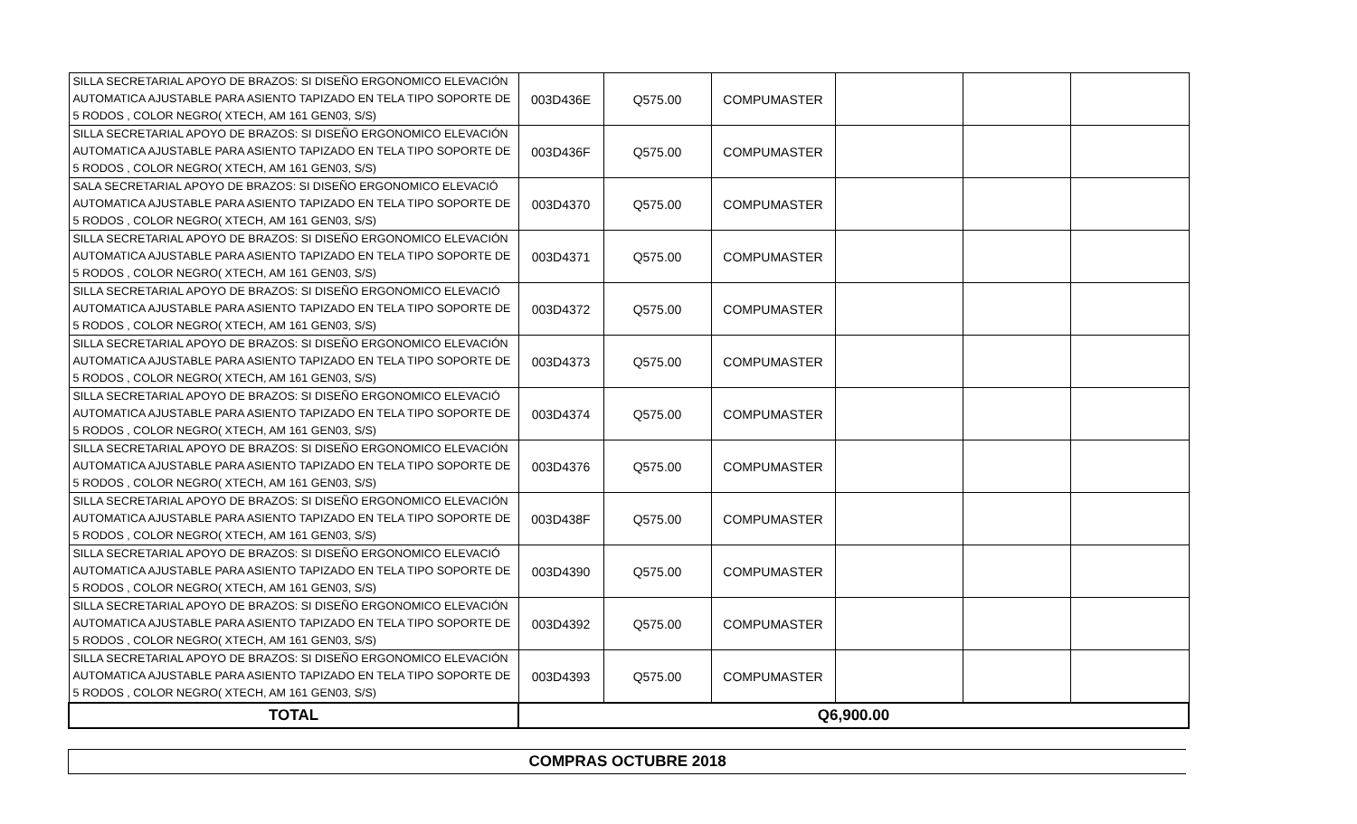| SILLA SECRETARIAL APOYO DE BRAZOS: SI DISEÑO ERGONOMICO ELEVACIÓN AUTOMATICA AJUSTABLE PARA ASIENTO TAPIZADO EN TELA TIPO SOPORTE DE 5 RODOS , COLOR NEGRO( XTECH, AM 161 GEN03, S/S) | 003D436E | Q575.00 | COMPUMASTER | | | |
| SILLA SECRETARIAL APOYO DE BRAZOS: SI DISEÑO ERGONOMICO ELEVACIÓN AUTOMATICA AJUSTABLE PARA ASIENTO TAPIZADO EN TELA TIPO SOPORTE DE 5 RODOS , COLOR NEGRO( XTECH, AM 161 GEN03, S/S) | 003D436F | Q575.00 | COMPUMASTER | | | |
| SALA SECRETARIAL APOYO DE BRAZOS: SI DISEÑO ERGONOMICO ELEVACIÓ AUTOMATICA AJUSTABLE PARA ASIENTO TAPIZADO EN TELA TIPO SOPORTE DE 5 RODOS , COLOR NEGRO( XTECH, AM 161 GEN03, S/S) | 003D4370 | Q575.00 | COMPUMASTER | | | |
| SILLA SECRETARIAL APOYO DE BRAZOS: SI DISEÑO ERGONOMICO ELEVACIÓN AUTOMATICA AJUSTABLE PARA ASIENTO TAPIZADO EN TELA TIPO SOPORTE DE 5 RODOS , COLOR NEGRO( XTECH, AM 161 GEN03, S/S) | 003D4371 | Q575.00 | COMPUMASTER | | | |
| SILLA SECRETARIAL APOYO DE BRAZOS: SI DISEÑO ERGONOMICO ELEVACIÓ AUTOMATICA AJUSTABLE PARA ASIENTO TAPIZADO EN TELA TIPO SOPORTE DE 5 RODOS , COLOR NEGRO( XTECH, AM 161 GEN03, S/S) | 003D4372 | Q575.00 | COMPUMASTER | | | |
| SILLA SECRETARIAL APOYO DE BRAZOS: SI DISEÑO ERGONOMICO ELEVACIÓN AUTOMATICA AJUSTABLE PARA ASIENTO TAPIZADO EN TELA TIPO SOPORTE DE 5 RODOS , COLOR NEGRO( XTECH, AM 161 GEN03, S/S) | 003D4373 | Q575.00 | COMPUMASTER | | | |
| SILLA SECRETARIAL APOYO DE BRAZOS: SI DISEÑO ERGONOMICO ELEVACIÓ AUTOMATICA AJUSTABLE PARA ASIENTO TAPIZADO EN TELA TIPO SOPORTE DE 5 RODOS , COLOR NEGRO( XTECH, AM 161 GEN03, S/S) | 003D4374 | Q575.00 | COMPUMASTER | | | |
| SILLA SECRETARIAL APOYO DE BRAZOS: SI DISEÑO ERGONOMICO ELEVACIÓN AUTOMATICA AJUSTABLE PARA ASIENTO TAPIZADO EN TELA TIPO SOPORTE DE 5 RODOS , COLOR NEGRO( XTECH, AM 161 GEN03, S/S) | 003D4376 | Q575.00 | COMPUMASTER | | | |
| SILLA SECRETARIAL APOYO DE BRAZOS: SI DISEÑO ERGONOMICO ELEVACIÓN AUTOMATICA AJUSTABLE PARA ASIENTO TAPIZADO EN TELA TIPO SOPORTE DE 5 RODOS , COLOR NEGRO( XTECH, AM 161 GEN03, S/S) | 003D438F | Q575.00 | COMPUMASTER | | | |
| SILLA SECRETARIAL APOYO DE BRAZOS: SI DISEÑO ERGONOMICO ELEVACIÓ AUTOMATICA AJUSTABLE PARA ASIENTO TAPIZADO EN TELA TIPO SOPORTE DE 5 RODOS , COLOR NEGRO( XTECH, AM 161 GEN03, S/S) | 003D4390 | Q575.00 | COMPUMASTER | | | |
| SILLA SECRETARIAL APOYO DE BRAZOS: SI DISEÑO ERGONOMICO ELEVACIÓN AUTOMATICA AJUSTABLE PARA ASIENTO TAPIZADO EN TELA TIPO SOPORTE DE 5 RODOS , COLOR NEGRO( XTECH, AM 161 GEN03, S/S) | 003D4392 | Q575.00 | COMPUMASTER | | | |
| SILLA SECRETARIAL APOYO DE BRAZOS: SI DISEÑO ERGONOMICO ELEVACIÓN AUTOMATICA AJUSTABLE PARA ASIENTO TAPIZADO EN TELA TIPO SOPORTE DE 5 RODOS , COLOR NEGRO( XTECH, AM 161 GEN03, S/S) | 003D4393 | Q575.00 | COMPUMASTER | | | |
| TOTAL | Q6,900.00 | | | | | |
COMPRAS OCTUBRE 2018